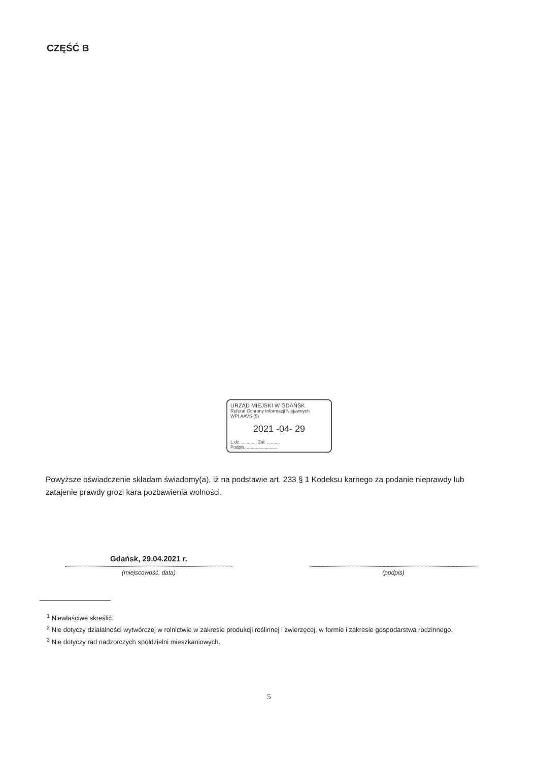CZĘŚĆ B
URZĄD MIEJSKI W GDAŃSK
Referat Ochrony Informacji Niejawnych
WPI.AAVS (5)
2021 -04- 29
L.dz. ............ Zał. ..........
Podpis. ........................
Powyższe oświadczenie składam świadomy(a), iż na podstawie art. 233 § 1 Kodeksu karnego za podanie nieprawdy lub zatajenie prawdy grozi kara pozbawienia wolności.
Gdańsk, 29.04.2021 r.
(miejscowość, data)
(podpis)
<sup>1</sup> Niewłaściwe skreślić.
<sup>2</sup> Nie dotyczy działalności wytwórczej w rolnictwie w zakresie produkcji roślinnej i zwierzęcej, w formie i zakresie gospodarstwa rodzinnego.
<sup>3</sup> Nie dotyczy rad nadzorczych spółdzielni mieszkaniowych.
5